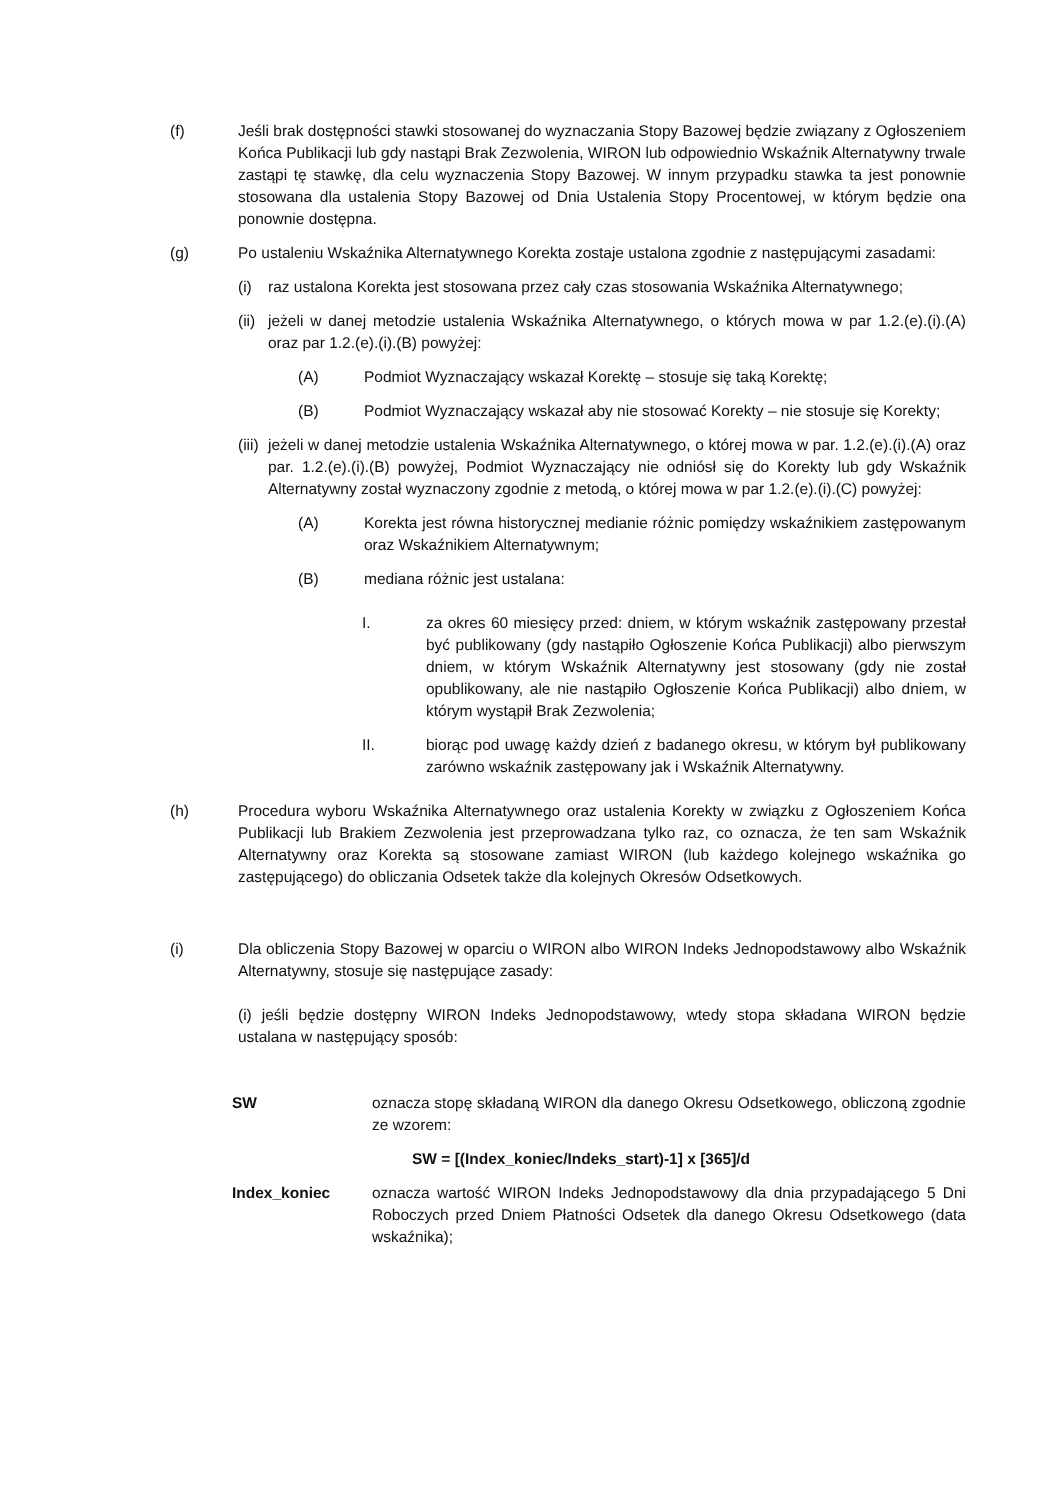(f) Jeśli brak dostępności stawki stosowanej do wyznaczania Stopy Bazowej będzie związany z Ogłoszeniem Końca Publikacji lub gdy nastąpi Brak Zezwolenia, WIRON lub odpowiednio Wskaźnik Alternatywny trwale zastąpi tę stawkę, dla celu wyznaczenia Stopy Bazowej. W innym przypadku stawka ta jest ponownie stosowana dla ustalenia Stopy Bazowej od Dnia Ustalenia Stopy Procentowej, w którym będzie ona ponownie dostępna.
(g) Po ustaleniu Wskaźnika Alternatywnego Korekta zostaje ustalona zgodnie z następującymi zasadami:
(i) raz ustalona Korekta jest stosowana przez cały czas stosowania Wskaźnika Alternatywnego;
(ii)
jeżeli w danej metodzie ustalenia Wskaźnika Alternatywnego, o których mowa w par 1.2.(e).(i).(A) oraz par 1.2.(e).(i).(B) powyżej:
(A) Podmiot Wyznaczający wskazał Korektę – stosuje się taką Korektę;
(B) Podmiot Wyznaczający wskazał aby nie stosować Korekty – nie stosuje się Korekty;
(iii)
jeżeli w danej metodzie ustalenia Wskaźnika Alternatywnego, o której mowa w par. 1.2.(e).(i).(A) oraz par. 1.2.(e).(i).(B) powyżej, Podmiot Wyznaczający nie odniósł się do Korekty lub gdy Wskaźnik Alternatywny został wyznaczony zgodnie z metodą, o której mowa w par 1.2.(e).(i).(C) powyżej:
(A) Korekta jest równa historycznej medianie różnic pomiędzy wskaźnikiem zastępowanym oraz Wskaźnikiem Alternatywnym;
(B) mediana różnic jest ustalana:
I. za okres 60 miesięcy przed: dniem, w którym wskaźnik zastępowany przestał być publikowany (gdy nastąpiło Ogłoszenie Końca Publikacji) albo pierwszym dniem, w którym Wskaźnik Alternatywny jest stosowany (gdy nie został opublikowany, ale nie nastąpiło Ogłoszenie Końca Publikacji) albo dniem, w którym wystąpił Brak Zezwolenia;
II. biorąc pod uwagę każdy dzień z badanego okresu, w którym był publikowany zarówno wskaźnik zastępowany jak i Wskaźnik Alternatywny.
(h) Procedura wyboru Wskaźnika Alternatywnego oraz ustalenia Korekty w związku z Ogłoszeniem Końca Publikacji lub Brakiem Zezwolenia jest przeprowadzana tylko raz, co oznacza, że ten sam Wskaźnik Alternatywny oraz Korekta są stosowane zamiast WIRON (lub każdego kolejnego wskaźnika go zastępującego) do obliczania Odsetek także dla kolejnych Okresów Odsetkowych.
(i) Dla obliczenia Stopy Bazowej w oparciu o WIRON albo WIRON Indeks Jednopodstawowy albo Wskaźnik Alternatywny, stosuje się następujące zasady:
(i) jeśli będzie dostępny WIRON Indeks Jednopodstawowy, wtedy stopa składana WIRON będzie ustalana w następujący sposób:
SW oznacza stopę składaną WIRON dla danego Okresu Odsetkowego, obliczoną zgodnie ze wzorem:
SW = [(Index_koniec/Indeks_start)-1] x [365]/d
Index_koniec oznacza wartość WIRON Indeks Jednopodstawowy dla dnia przypadającego 5 Dni Roboczych przed Dniem Płatności Odsetek dla danego Okresu Odsetkowego (data wskaźnika);